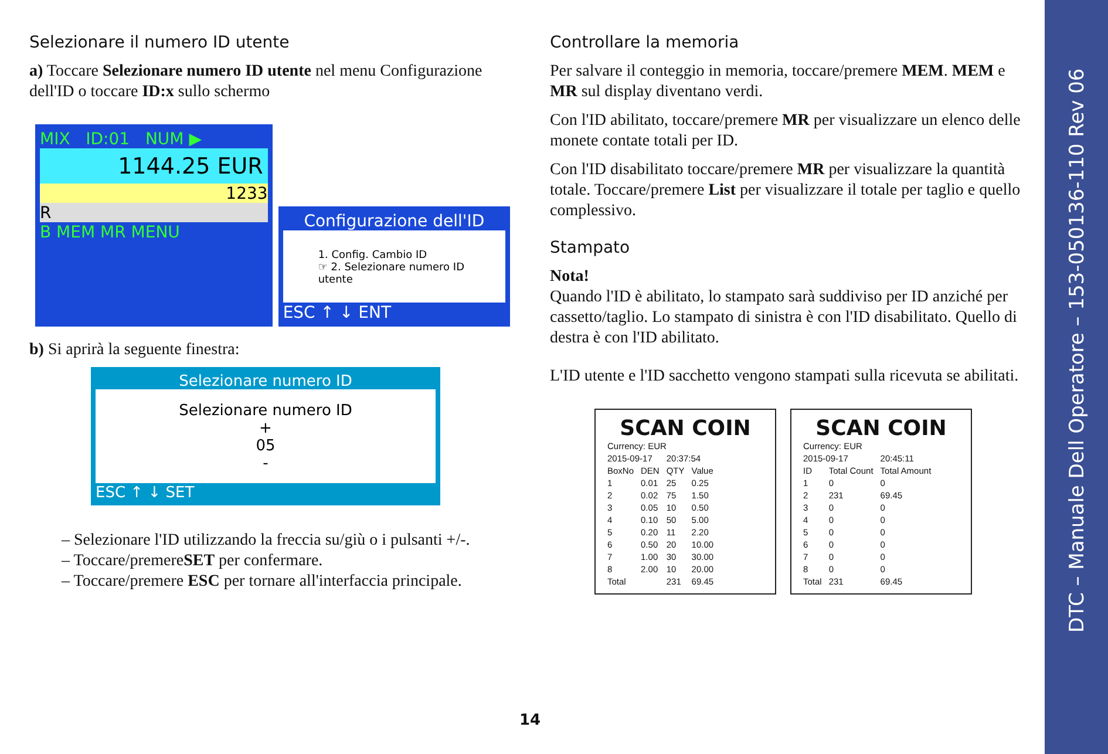Selezionare il numero ID utente
a) Toccare Selezionare numero ID utente nel menu Configurazione dell'ID o toccare ID:x sullo schermo
MIX ID:01 NUM ▶
1144.25 EUR
1233
R
B MEM MR MENU
Configurazione dell'ID
1. Config. Cambio ID
☞ 2. Selezionare numero ID utente
ESC ↑ ↓ ENT
b) Si aprirà la seguente finestra:
Selezionare numero ID
Selezionare numero ID
+
05
-
ESC ↑ ↓ SET
– Selezionare l'ID utilizzando la freccia su/giù o i pulsanti +/-.
– Toccare/premereSET per confermare.
– Toccare/premere ESC per tornare all'interfaccia principale.
Controllare la memoria
Per salvare il conteggio in memoria, toccare/premere MEM. MEM e MR sul display diventano verdi.
Con l'ID abilitato, toccare/premere MR per visualizzare un elenco delle monete contate totali per ID.
Con l'ID disabilitato toccare/premere MR per visualizzare la quantità totale. Toccare/premere List per visualizzare il totale per taglio e quello complessivo.
Stampato
Nota!
Quando l'ID è abilitato, lo stampato sarà suddiviso per ID anziché per cassetto/taglio. Lo stampato di sinistra è con l'ID disabilitato. Quello di destra è con l'ID abilitato.
L'ID utente e l'ID sacchetto vengono stampati sulla ricevuta se abilitati.
SCAN COIN
| Currency: EUR | | | |
| 2015-09-17 | | 20:37:54 | |
| BoxNo | DEN | QTY | Value |
| 1 | 0.01 | 25 | 0.25 |
| 2 | 0.02 | 75 | 1.50 |
| 3 | 0.05 | 10 | 0.50 |
| 4 | 0.10 | 50 | 5.00 |
| 5 | 0.20 | 11 | 2.20 |
| 6 | 0.50 | 20 | 10.00 |
| 7 | 1.00 | 30 | 30.00 |
| 8 | 2.00 | 10 | 20.00 |
| Total | | 231 | 69.45 |
SCAN COIN
| Currency: EUR | | |
| 2015-09-17 | | 20:45:11 |
| ID | Total Count | Total Amount |
| 1 | 0 | 0 |
| 2 | 231 | 69.45 |
| 3 | 0 | 0 |
| 4 | 0 | 0 |
| 5 | 0 | 0 |
| 6 | 0 | 0 |
| 7 | 0 | 0 |
| 8 | 0 | 0 |
| Total | 231 | 69.45 |
14
DTC – Manuale Dell Operatore – 153-050136-110 Rev 06